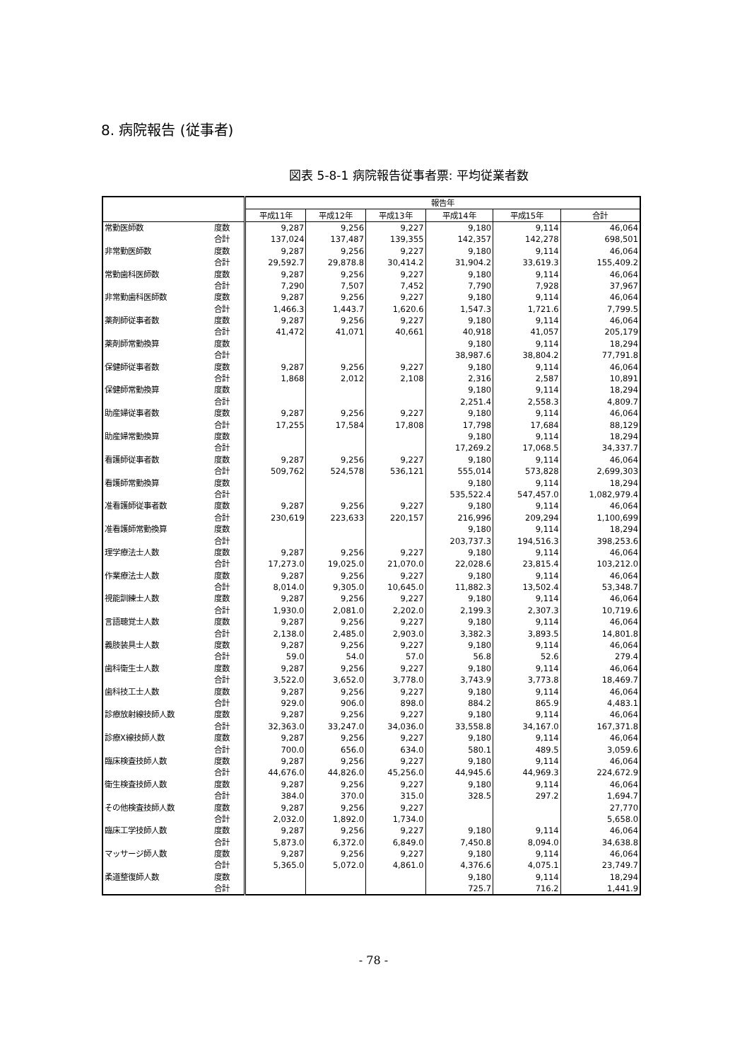8. 病院報告 (従事者)
図表 5-8-1 病院報告従事者票: 平均従業者数
| | | 報告年 | | | | | |
| --- | --- | --- | --- | --- | --- | --- | --- |
| | | 平成11年 | 平成12年 | 平成13年 | 平成14年 | 平成15年 | 合計 |
| 常勤医師数 | 度数 | 9,287 | 9,256 | 9,227 | 9,180 | 9,114 | 46,064 |
| | 合計 | 137,024 | 137,487 | 139,355 | 142,357 | 142,278 | 698,501 |
| 非常勤医師数 | 度数 | 9,287 | 9,256 | 9,227 | 9,180 | 9,114 | 46,064 |
| | 合計 | 29,592.7 | 29,878.8 | 30,414.2 | 31,904.2 | 33,619.3 | 155,409.2 |
| 常勤歯科医師数 | 度数 | 9,287 | 9,256 | 9,227 | 9,180 | 9,114 | 46,064 |
| | 合計 | 7,290 | 7,507 | 7,452 | 7,790 | 7,928 | 37,967 |
| 非常勤歯科医師数 | 度数 | 9,287 | 9,256 | 9,227 | 9,180 | 9,114 | 46,064 |
| | 合計 | 1,466.3 | 1,443.7 | 1,620.6 | 1,547.3 | 1,721.6 | 7,799.5 |
| 薬剤師従事者数 | 度数 | 9,287 | 9,256 | 9,227 | 9,180 | 9,114 | 46,064 |
| | 合計 | 41,472 | 41,071 | 40,661 | 40,918 | 41,057 | 205,179 |
| 薬剤師常勤換算 | 度数 | | | | 9,180 | 9,114 | 18,294 |
| | 合計 | | | | 38,987.6 | 38,804.2 | 77,791.8 |
| 保健師従事者数 | 度数 | 9,287 | 9,256 | 9,227 | 9,180 | 9,114 | 46,064 |
| | 合計 | 1,868 | 2,012 | 2,108 | 2,316 | 2,587 | 10,891 |
| 保健師常勤換算 | 度数 | | | | 9,180 | 9,114 | 18,294 |
| | 合計 | | | | 2,251.4 | 2,558.3 | 4,809.7 |
| 助産婦従事者数 | 度数 | 9,287 | 9,256 | 9,227 | 9,180 | 9,114 | 46,064 |
| | 合計 | 17,255 | 17,584 | 17,808 | 17,798 | 17,684 | 88,129 |
| 助産婦常勤換算 | 度数 | | | | 9,180 | 9,114 | 18,294 |
| | 合計 | | | | 17,269.2 | 17,068.5 | 34,337.7 |
| 看護師従事者数 | 度数 | 9,287 | 9,256 | 9,227 | 9,180 | 9,114 | 46,064 |
| | 合計 | 509,762 | 524,578 | 536,121 | 555,014 | 573,828 | 2,699,303 |
| 看護師常勤換算 | 度数 | | | | 9,180 | 9,114 | 18,294 |
| | 合計 | | | | 535,522.4 | 547,457.0 | 1,082,979.4 |
| 准看護師従事者数 | 度数 | 9,287 | 9,256 | 9,227 | 9,180 | 9,114 | 46,064 |
| | 合計 | 230,619 | 223,633 | 220,157 | 216,996 | 209,294 | 1,100,699 |
| 准看護師常勤換算 | 度数 | | | | 9,180 | 9,114 | 18,294 |
| | 合計 | | | | 203,737.3 | 194,516.3 | 398,253.6 |
| 理学療法士人数 | 度数 | 9,287 | 9,256 | 9,227 | 9,180 | 9,114 | 46,064 |
| | 合計 | 17,273.0 | 19,025.0 | 21,070.0 | 22,028.6 | 23,815.4 | 103,212.0 |
| 作業療法士人数 | 度数 | 9,287 | 9,256 | 9,227 | 9,180 | 9,114 | 46,064 |
| | 合計 | 8,014.0 | 9,305.0 | 10,645.0 | 11,882.3 | 13,502.4 | 53,348.7 |
| 視能訓練士人数 | 度数 | 9,287 | 9,256 | 9,227 | 9,180 | 9,114 | 46,064 |
| | 合計 | 1,930.0 | 2,081.0 | 2,202.0 | 2,199.3 | 2,307.3 | 10,719.6 |
| 言語聴覚士人数 | 度数 | 9,287 | 9,256 | 9,227 | 9,180 | 9,114 | 46,064 |
| | 合計 | 2,138.0 | 2,485.0 | 2,903.0 | 3,382.3 | 3,893.5 | 14,801.8 |
| 義肢装具士人数 | 度数 | 9,287 | 9,256 | 9,227 | 9,180 | 9,114 | 46,064 |
| | 合計 | 59.0 | 54.0 | 57.0 | 56.8 | 52.6 | 279.4 |
| 歯科衛生士人数 | 度数 | 9,287 | 9,256 | 9,227 | 9,180 | 9,114 | 46,064 |
| | 合計 | 3,522.0 | 3,652.0 | 3,778.0 | 3,743.9 | 3,773.8 | 18,469.7 |
| 歯科技工士人数 | 度数 | 9,287 | 9,256 | 9,227 | 9,180 | 9,114 | 46,064 |
| | 合計 | 929.0 | 906.0 | 898.0 | 884.2 | 865.9 | 4,483.1 |
| 診療放射線技師人数 | 度数 | 9,287 | 9,256 | 9,227 | 9,180 | 9,114 | 46,064 |
| | 合計 | 32,363.0 | 33,247.0 | 34,036.0 | 33,558.8 | 34,167.0 | 167,371.8 |
| 診療X線技師人数 | 度数 | 9,287 | 9,256 | 9,227 | 9,180 | 9,114 | 46,064 |
| | 合計 | 700.0 | 656.0 | 634.0 | 580.1 | 489.5 | 3,059.6 |
| 臨床検査技師人数 | 度数 | 9,287 | 9,256 | 9,227 | 9,180 | 9,114 | 46,064 |
| | 合計 | 44,676.0 | 44,826.0 | 45,256.0 | 44,945.6 | 44,969.3 | 224,672.9 |
| 衛生検査技師人数 | 度数 | 9,287 | 9,256 | 9,227 | 9,180 | 9,114 | 46,064 |
| | 合計 | 384.0 | 370.0 | 315.0 | 328.5 | 297.2 | 1,694.7 |
| その他検査技師人数 | 度数 | 9,287 | 9,256 | 9,227 | | | 27,770 |
| | 合計 | 2,032.0 | 1,892.0 | 1,734.0 | | | 5,658.0 |
| 臨床工学技師人数 | 度数 | 9,287 | 9,256 | 9,227 | 9,180 | 9,114 | 46,064 |
| | 合計 | 5,873.0 | 6,372.0 | 6,849.0 | 7,450.8 | 8,094.0 | 34,638.8 |
| マッサージ師人数 | 度数 | 9,287 | 9,256 | 9,227 | 9,180 | 9,114 | 46,064 |
| | 合計 | 5,365.0 | 5,072.0 | 4,861.0 | 4,376.6 | 4,075.1 | 23,749.7 |
| 柔道整復師人数 | 度数 | | | | 9,180 | 9,114 | 18,294 |
| | 合計 | | | | 725.7 | 716.2 | 1,441.9 |
- 78 -